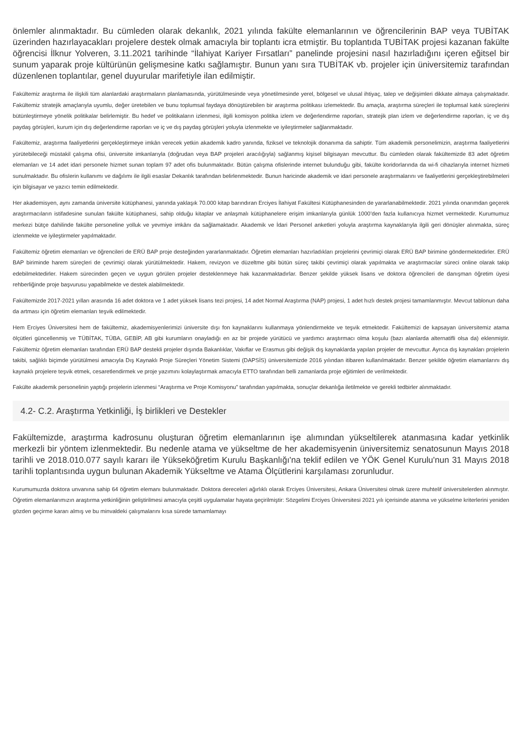önlemler alınmaktadır. Bu cümleden olarak dekanlık, 2021 yılında fakülte elemanlarının ve öğrencilerinin BAP veya TUBİTAK üzerinden hazırlayacakları projelere destek olmak amacıyla bir toplantı icra etmiştir. Bu toplantıda TUBİTAK projesi kazanan fakülte öğrencisi İlknur Yolveren, 3.11.2021 tarihinde “İlahiyat Kariyer Fırsatları” panelinde projesini nasıl hazırladığını içeren eğitsel bir sunum yaparak proje kültürünün gelişmesine katkı sağlamıştır. Bunun yanı sıra TUBİTAK vb. projeler için üniversitemiz tarafından düzenlenen toplantılar, genel duyurular marifetiyle ilan edilmiştir.
Fakültemiz araştırma ile ilişkili tüm alanlardaki araştırmaların planlamasında, yürütülmesinde veya yönetilmesinde yerel, bölgesel ve ulusal ihtiyaç, talep ve değişimleri dikkate almaya çalışmaktadır. Fakültemiz stratejik amaçlarıyla uyumlu, değer üretebilen ve bunu toplumsal faydaya dönüştürebilen bir araştırma politikası izlemektedir. Bu amaçla, araştırma süreçleri ile toplumsal katık süreçlerini bütünleştirmeye yönelik politikalar belirlemiştir. Bu hedef ve politikaların izlenmesi, ilgili komisyon politika izlem ve değerlendirme raporları, stratejik plan izlem ve değerlendirme raporları, iç ve dış paydaş görüşleri, kurum için dış değerlendirme raporları ve iç ve dış paydaş görüşleri yoluyla izlenmekte ve iyileştirmeler sağlanmaktadır.
Fakültemiz, araştırma faaliyetlerini gerçekleştirmeye imkân verecek yetkin akademik kadro yanında, fiziksel ve teknolojik donanıma da sahiptir. Tüm akademik personelimizin, araştırma faaliyetlerini yürütebileceği müstakil çalışma ofisi, üniversite imkanlarıyla (doğrudan veya BAP projeleri aracılığıyla) sağlanmış kişisel bilgisayarı mevcuttur. Bu cümleden olarak fakültemizde 83 adet öğretim elemanları ve 14 adet idari personele hizmet sunan toplam 97 adet ofis bulunmaktadır. Bütün çalışma ofislerinde internet bulunduğu gibi, fakülte koridorlarında da wi-fi cihazlarıyla internet hizmeti sunulmaktadır. Bu ofislerin kullanımı ve dağılımı ile ilgili esaslar Dekanlık tarafından belirlenmektedir. Bunun haricinde akademik ve idari personele araştırmalarını ve faaliyetlerini gerçekleştirebilmeleri için bilgisayar ve yazıcı temin edilmektedir.
Her akademisyen, aynı zamanda üniversite kütüphanesi, yanında yaklaşık 70.000 kitap barındıran Erciyes İlahiyat Fakültesi Kütüphanesinden de yararlanabilmektedir. 2021 yılında onarımdan geçerek araştırmacıların istifadesine sunulan fakülte kütüphanesi, sahip olduğu kitaplar ve anlaşmalı kütüphanelere erişim imkanlarıyla günlük 1000’den fazla kullanıcıya hizmet vermektedir. Kurumumuz merkezi bütçe dahilinde fakülte personeline yolluk ve yevmiye imkânı da sağlamaktadır. Akademik ve İdari Personel anketleri yoluyla araştırma kaynaklarıyla ilgili geri dönüşler alınmakta, süreç izlenmekte ve iyileştirmeler yapılmaktadır.
Fakültemiz öğretim elemanları ve öğrencileri de ERÜ BAP proje desteğinden yararlanmaktadır. Öğretim elemanları hazırladıkları projelerini çevrimiçi olarak ERÜ BAP birimine göndermektedirler. ERÜ BAP biriminde harem süreçleri de çevrimiçi olarak yürütülmektedir. Hakem, revizyon ve düzeltme gibi bütün süreç takibi çevrimiçi olarak yapılmakta ve araştırmacılar süreci online olarak takip edebilmektedirler. Hakem sürecinden geçen ve uygun görülen projeler desteklenmeye hak kazanmaktadırlar. Benzer şekilde yüksek lisans ve doktora öğrencileri de danışman öğretim üyesi rehberliğinde proje başvurusu yapabilmekte ve destek alabilmektedir.
Fakültemizde 2017-2021 yılları arasında 16 adet doktora ve 1 adet yüksek lisans tezi projesi, 14 adet Normal Araştırma (NAP) projesi, 1 adet hızlı destek projesi tamamlanmıştır. Mevcut tablonun daha da artması için öğretim elemanları teşvik edilmektedir.
Hem Erciyes Üniversitesi hem de fakültemiz, akademisyenlerimizi üniversite dışı fon kaynaklarını kullanmaya yönlendirmekte ve teşvik etmektedir. Fakültemizi de kapsayan üniversitemiz atama ölçütleri güncellenmiş ve TÜBİTAK, TÜBA, GEBİP, AB gibi kurumların onayladığı en az bir projede yürütücü ve yardımcı araştırmacı olma koşulu (bazı alanlarda alternatifli olsa da) eklenmiştir. Fakültemiz öğretim elemanları tarafından ERÜ BAP destekli projeler dışında Bakanlıklar, Vakıflar ve Erasmus gibi değişik dış kaynaklarda yapılan projeler de mevcuttur. Ayrıca dış kaynakları projelerin takibi, sağlıklı biçimde yürütülmesi amacıyla Dış Kaynaklı Proje Süreçleri Yönetim Sistemi (DAPSİS) üniversitemizde 2016 yılından itibaren kullanılmaktadır. Benzer şekilde öğretim elamanlarını dış kaynaklı projelere teşvik etmek, cesaretlendirmek ve proje yazımını kolaylaştırmak amacıyla ETTO tarafından belli zamanlarda proje eğitimleri de verilmektedir.
Fakülte akademik personelinin yaptığı projelerin izlenmesi “Araştırma ve Proje Komisyonu” tarafından yapılmakta, sonuçlar dekanlığa iletilmekte ve gerekli tedbirler alınmaktadır.
4.2- C.2. Araştırma Yetkinliği, İş birlikleri ve Destekler
Fakültemizde, araştırma kadrosunu oluşturan öğretim elemanlarının işe alımından yükseltilerek atanmasına kadar yetkinlik merkezli bir yöntem izlenmektedir. Bu nedenle atama ve yükseltme de her akademisyenin üniversitemiz senatosunun Mayıs 2018 tarihli ve 2018.010.077 sayılı kararı ile Yükseköğretim Kurulu Başkanlığı'na teklif edilen ve YÖK Genel Kurulu'nun 31 Mayıs 2018 tarihli toplantısında uygun bulunan Akademik Yükseltme ve Atama Ölçütlerini karşılaması zorunludur.
Kurumumuzda doktora unvanına sahip 64 öğretim elemanı bulunmaktadır. Doktora dereceleri ağırlıklı olarak Erciyes Üniversitesi, Ankara Üniversitesi olmak üzere muhtelif üniversitelerden alınmıştır. Öğretim elemanlarımızın araştırma yetkinliğinin geliştirilmesi amacıyla çeşitli uygulamalar hayata geçirilmiştir: Sözgelimi Erciyes Üniversitesi 2021 yılı içerisinde atanma ve yükselme kriterlerini yeniden gözden geçirme kararı almış ve bu minvaldeki çalışmalarını kısa sürede tamamlamayı